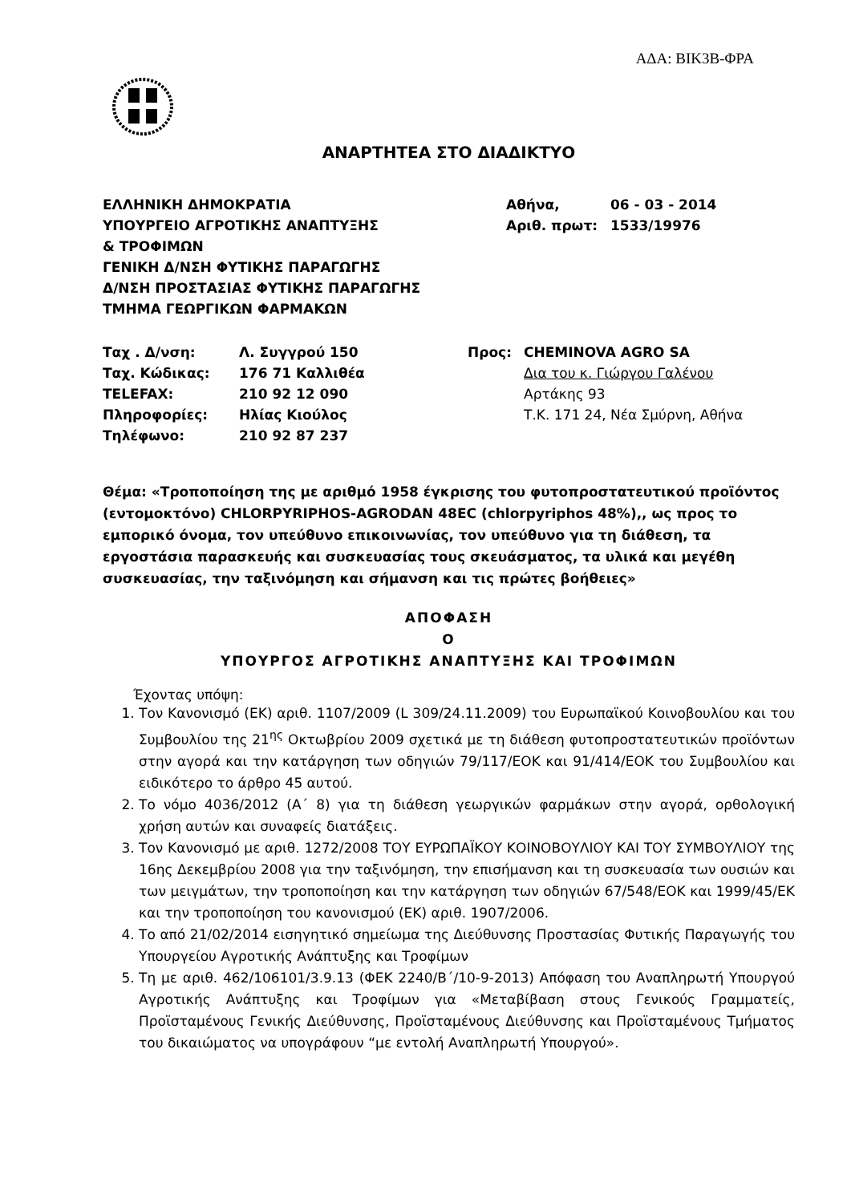ΑΔΑ: ΒΙΚ3Β-ΦΡΑ
ΑΝΑΡΤΗΤΕΑ ΣΤΟ ΔΙΑΔΙΚΤΥΟ
ΕΛΛΗΝΙΚΗ ΔΗΜΟΚΡΑΤΙΑ
ΥΠΟΥΡΓΕΙΟ ΑΓΡΟΤΙΚΗΣ ΑΝΑΠΤΥΞΗΣ
& ΤΡΟΦΙΜΩΝ
ΓΕΝΙΚΗ Δ/ΝΣΗ ΦΥΤΙΚΗΣ ΠΑΡΑΓΩΓΗΣ
Δ/ΝΣΗ ΠΡΟΣΤΑΣΙΑΣ ΦΥΤΙΚΗΣ ΠΑΡΑΓΩΓΗΣ
ΤΜΗΜΑ ΓΕΩΡΓΙΚΩΝ ΦΑΡΜΑΚΩΝ
| Αθήνα, | 06 - 03 - 2014 |
| Αριθ. πρωτ: | 1533/19976 |
| Ταχ . Δ/νση: | Λ. Συγγρού 150 | Προς: | CHEMINOVA AGRO SA |
| Ταχ. Κώδικας: | 176 71 Καλλιθέα | | Δια του κ. Γιώργου Γαλένου |
| TELEFAX: | 210 92 12 090 | | Αρτάκης 93 |
| Πληροφορίες: | Ηλίας Κιούλος | | Τ.Κ. 171 24, Νέα Σμύρνη, Αθήνα |
| Τηλέφωνο: | 210 92 87 237 | | |
Θέμα: «Τροποποίηση της με αριθμό 1958 έγκρισης του φυτοπροστατευτικού προϊόντος (εντομοκτόνο) CHLORPYRIPHOS-AGRODAN 48EC (chlorpyriphos 48%),, ως προς το εμπορικό όνομα, τον υπεύθυνο επικοινωνίας, τον υπεύθυνο για τη διάθεση, τα εργοστάσια παρασκευής και συσκευασίας τους σκευάσματος, τα υλικά και μεγέθη συσκευασίας, την ταξινόμηση και σήμανση και τις πρώτες βοήθειες»
ΑΠΟΦΑΣΗ
Ο
ΥΠΟΥΡΓΟΣ ΑΓΡΟΤΙΚΗΣ ΑΝΑΠΤΥΞΗΣ ΚΑΙ ΤΡΟΦΙΜΩΝ
Έχοντας υπόψη:
1. Τον Κανονισμό (ΕΚ) αριθ. 1107/2009 (L 309/24.11.2009) του Ευρωπαϊκού Κοινοβουλίου και του Συμβουλίου της 21<sup>ης</sup> Οκτωβρίου 2009 σχετικά με τη διάθεση φυτοπροστατευτικών προϊόντων στην αγορά και την κατάργηση των οδηγιών 79/117/ΕΟΚ και 91/414/ΕΟΚ του Συμβουλίου και ειδικότερο το άρθρο 45 αυτού.
2. Το νόμο 4036/2012 (Α΄ 8) για τη διάθεση γεωργικών φαρμάκων στην αγορά, ορθολογική χρήση αυτών και συναφείς διατάξεις.
3. Τον Κανονισμό με αριθ. 1272/2008 ΤΟΥ ΕΥΡΩΠΑΪΚΟΥ ΚΟΙΝΟΒΟΥΛΙΟΥ ΚΑΙ ΤΟΥ ΣΥΜΒΟΥΛΙΟΥ της 16ης Δεκεμβρίου 2008 για την ταξινόμηση, την επισήμανση και τη συσκευασία των ουσιών και των μειγμάτων, την τροποποίηση και την κατάργηση των οδηγιών 67/548/ΕΟΚ και 1999/45/ΕΚ και την τροποποίηση του κανονισμού (ΕΚ) αριθ. 1907/2006.
4. Το από 21/02/2014 εισηγητικό σημείωμα της Διεύθυνσης Προστασίας Φυτικής Παραγωγής του Υπουργείου Αγροτικής Ανάπτυξης και Τροφίμων
5. Τη με αριθ. 462/106101/3.9.13 (ΦΕΚ 2240/Β΄/10-9-2013) Απόφαση του Αναπληρωτή Υπουργού Αγροτικής Ανάπτυξης και Τροφίμων για «Μεταβίβαση στους Γενικούς Γραμματείς, Προϊσταμένους Γενικής Διεύθυνσης, Προϊσταμένους Διεύθυνσης και Προϊσταμένους Τμήματος του δικαιώματος να υπογράφουν “με εντολή Αναπληρωτή Υπουργού».